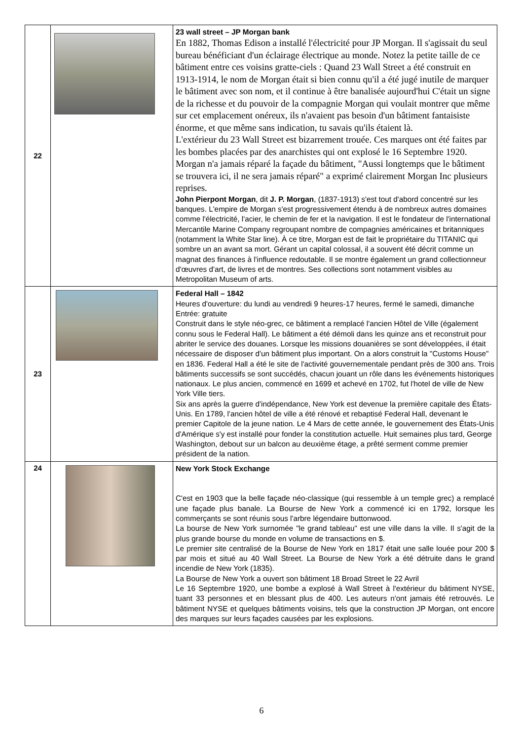| 22 | | 23 wall street – JP Morgan bank En 1882, Thomas Edison a installé l'électricité pour JP Morgan. Il s'agissait du seul bureau bénéficiant d'un éclairage électrique au monde. Notez la petite taille de ce bâtiment entre ces voisins gratte-ciels : Quand 23 Wall Street a été construit en 1913-1914, le nom de Morgan était si bien connu qu'il a été jugé inutile de marquer le bâtiment avec son nom, et il continue à être banalisée aujourd'hui C'était un signe de la richesse et du pouvoir de la compagnie Morgan qui voulait montrer que même sur cet emplacement onéreux, ils n'avaient pas besoin d'un bâtiment fantaisiste énorme, et que même sans indication, tu savais qu'ils étaient là. L'extérieur du 23 Wall Street est bizarrement trouée. Ces marques ont été faites par les bombes placées par des anarchistes qui ont explosé le 16 Septembre 1920. Morgan n'a jamais réparé la façade du bâtiment, "Aussi longtemps que le bâtiment se trouvera ici, il ne sera jamais réparé" a exprimé clairement Morgan Inc plusieurs reprises. John Pierpont Morgan , dit J. P. Morgan , (1837-1913) s'est tout d'abord concentré sur les banques. L'empire de Morgan s'est progressivement étendu à de nombreux autres domaines comme l'électricité, l'acier, le chemin de fer et la navigation. Il est le fondateur de l'international Mercantile Marine Company regroupant nombre de compagnies américaines et britanniques (notamment la White Star line). À ce titre, Morgan est de fait le propriétaire du TITANIC qui sombre un an avant sa mort. Gérant un capital colossal, il a souvent été décrit comme un magnat des finances à l'influence redoutable. Il se montre également un grand collectionneur d'œuvres d'art, de livres et de montres. Ses collections sont notamment visibles au Metropolitan Museum of arts. |
| 23 | | Federal Hall – 1842 Heures d'ouverture: du lundi au vendredi 9 heures-17 heures, fermé le samedi, dimanche Entrée: gratuite Construit dans le style néo-grec, ce bâtiment a remplacé l'ancien Hôtel de Ville (également connu sous le Federal Hall). Le bâtiment a été démoli dans les quinze ans et reconstruit pour abriter le service des douanes. Lorsque les missions douanières se sont développées, il était nécessaire de disposer d'un bâtiment plus important. On a alors construit la "Customs House" en 1836. Federal Hall a été le site de l'activité gouvernementale pendant près de 300 ans. Trois bâtiments successifs se sont succédés, chacun jouant un rôle dans les événements historiques nationaux. Le plus ancien, commencé en 1699 et achevé en 1702, fut l'hotel de ville de New York Ville tiers. Six ans après la guerre d'indépendance, New York est devenue la première capitale des États-Unis. En 1789, l'ancien hôtel de ville a été rénové et rebaptisé Federal Hall, devenant le premier Capitole de la jeune nation. Le 4 Mars de cette année, le gouvernement des États-Unis d'Amérique s'y est installé pour fonder la constitution actuelle. Huit semaines plus tard, George Washington, debout sur un balcon au deuxième étage, a prêté serment comme premier président de la nation. |
| 24 | | New York Stock Exchange C'est en 1903 que la belle façade néo-classique (qui ressemble à un temple grec) a remplacé une façade plus banale. La Bourse de New York a commencé ici en 1792, lorsque les commerçants se sont réunis sous l'arbre légendaire buttonwood. La bourse de New York surnomée "le grand tableau" est une ville dans la ville. Il s'agit de la plus grande bourse du monde en volume de transactions en $. Le premier site centralisé de la Bourse de New York en 1817 était une salle louée pour 200 $ par mois et situé au 40 Wall Street. La Bourse de New York a été détruite dans le grand incendie de New York (1835). La Bourse de New York a ouvert son bâtiment 18 Broad Street le 22 Avril Le 16 Septembre 1920, une bombe a explosé à Wall Street à l'extérieur du bâtiment NYSE, tuant 33 personnes et en blessant plus de 400. Les auteurs n'ont jamais été retrouvés. Le bâtiment NYSE et quelques bâtiments voisins, tels que la construction JP Morgan, ont encore des marques sur leurs façades causées par les explosions. |
6